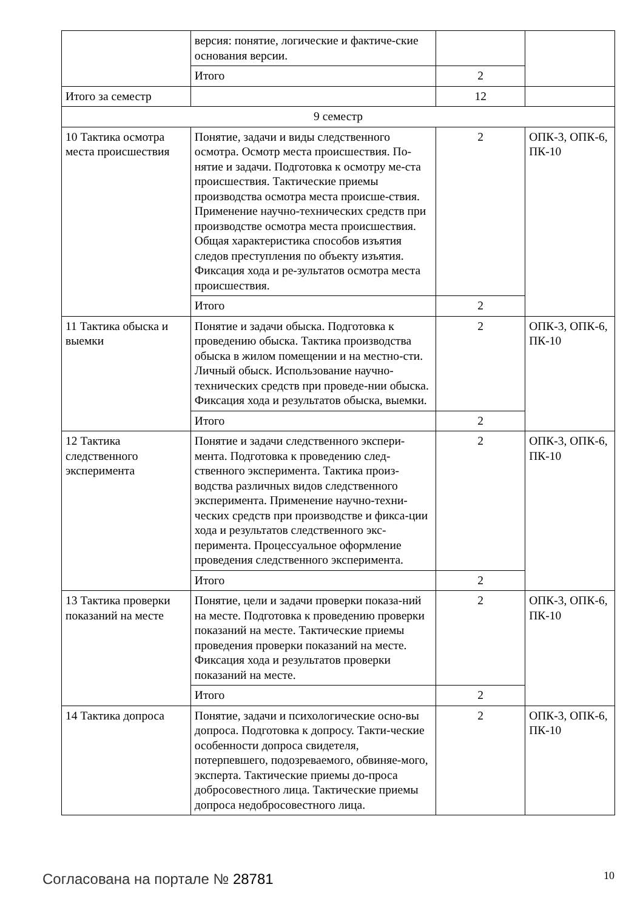| | версия: понятие, логические и фактиче-ские основания версии. | | |
| | Итого | 2 | |
| Итого за семестр | | 12 | |
| 9 семестр | | | |
| 10 Тактика осмотра места происшествия | Понятие, задачи и виды следственного осмотра. Осмотр места происшествия. По-нятие и задачи. Подготовка к осмотру ме-ста происшествия. Тактические приемы производства осмотра места происше-ствия. Применение научно-технических средств при производстве осмотра места происшествия. Общая характеристика способов изъятия следов преступления по объекту изъятия. Фиксация хода и ре-зультатов осмотра места происшествия. | 2 | ОПК-3, ОПК-6, ПК-10 |
| | Итого | 2 | |
| 11 Тактика обыска и выемки | Понятие и задачи обыска. Подготовка к проведению обыска. Тактика производства обыска в жилом помещении и на местно-сти. Личный обыск. Использование научно-технических средств при проведе-нии обыска. Фиксация хода и результатов обыска, выемки. | 2 | ОПК-3, ОПК-6, ПК-10 |
| | Итого | 2 | |
| 12 Тактика следственного эксперимента | Понятие и задачи следственного экспери-мента. Подготовка к проведению след-ственного эксперимента. Тактика произ-водства различных видов следственного эксперимента. Применение научно-техни-ческих средств при производстве и фикса-ции хода и результатов следственного экс-перимента. Процессуальное оформление проведения следственного эксперимента. | 2 | ОПК-3, ОПК-6, ПК-10 |
| | Итого | 2 | |
| 13 Тактика проверки показаний на месте | Понятие, цели и задачи проверки показа-ний на месте. Подготовка к проведению проверки показаний на месте. Тактические приемы проведения проверки показаний на месте. Фиксация хода и результатов проверки показаний на месте. | 2 | ОПК-3, ОПК-6, ПК-10 |
| | Итого | 2 | |
| 14 Тактика допроса | Понятие, задачи и психологические осно-вы допроса. Подготовка к допросу. Такти-ческие особенности допроса свидетеля, потерпевшего, подозреваемого, обвиняе-мого, эксперта. Тактические приемы до-проса добросовестного лица. Тактические приемы допроса недобросовестного лица. | 2 | ОПК-3, ОПК-6, ПК-10 |
Согласована на портале № 28781 10